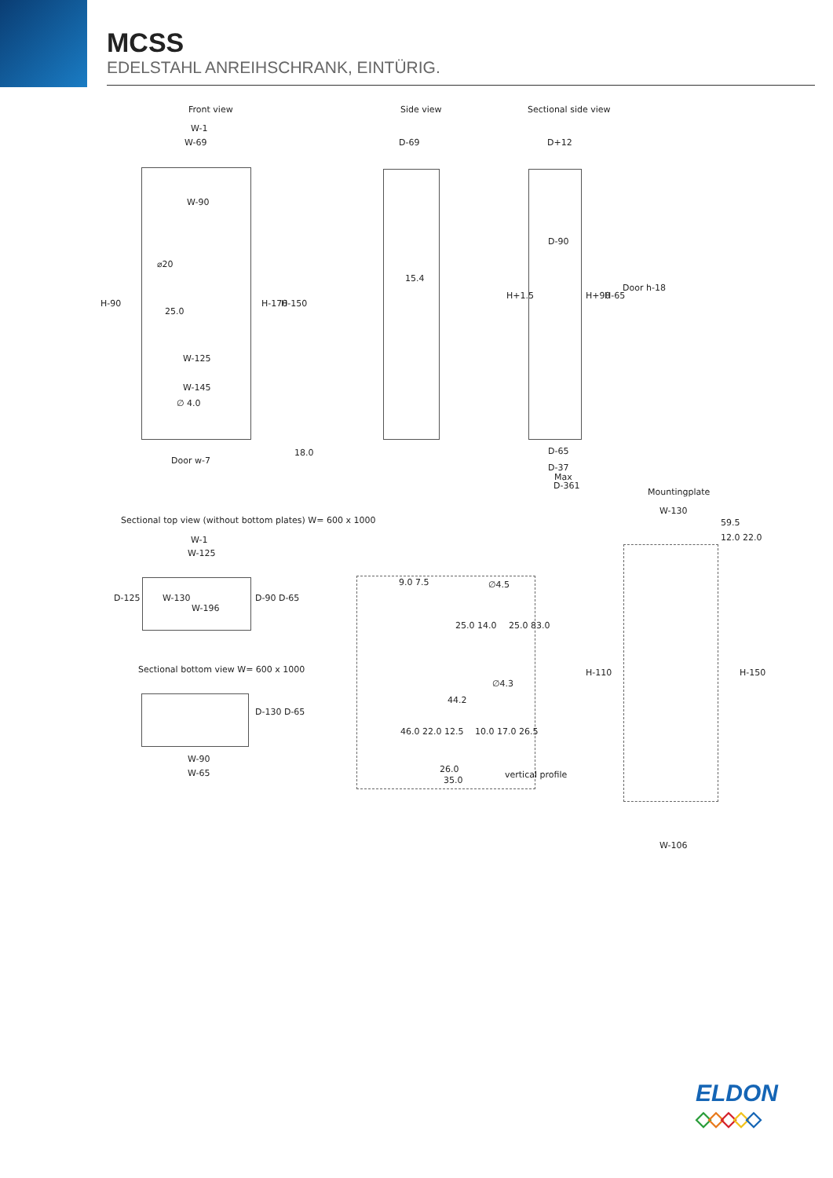MCSS
EDELSTAHL ANREIHSCHRANK, EINTÜRIG.
Front view Side view Sectional side view
W-1
W-69
W-90
⌀20
25.0
W-125
W-145
∅ 4.0
H-90 H-170 H-150
Door w-7
18.0
D-69
15.4
D+12
D-90
H+1.5 H+90 H-65
Door h-18
D-65
D-37
Max
D-361
Mountingplate
Sectional top view (without bottom plates) W= 600 x 1000
W-1
W-125
D-125 W-130
W-196
D-90 D-65
Sectional bottom view W= 600 x 1000
D-130 D-65
W-90
W-65
9.0 7.5 ∅4.5
25.0 14.0 25.0 83.0
∅4.3
44.2
46.0 22.0 12.5 10.0 17.0 26.5
26.0
35.0
vertical profile
W-130
59.5
12.0 22.0
H-110 H-150
W-106
ELDON
◇◇◇◇◇